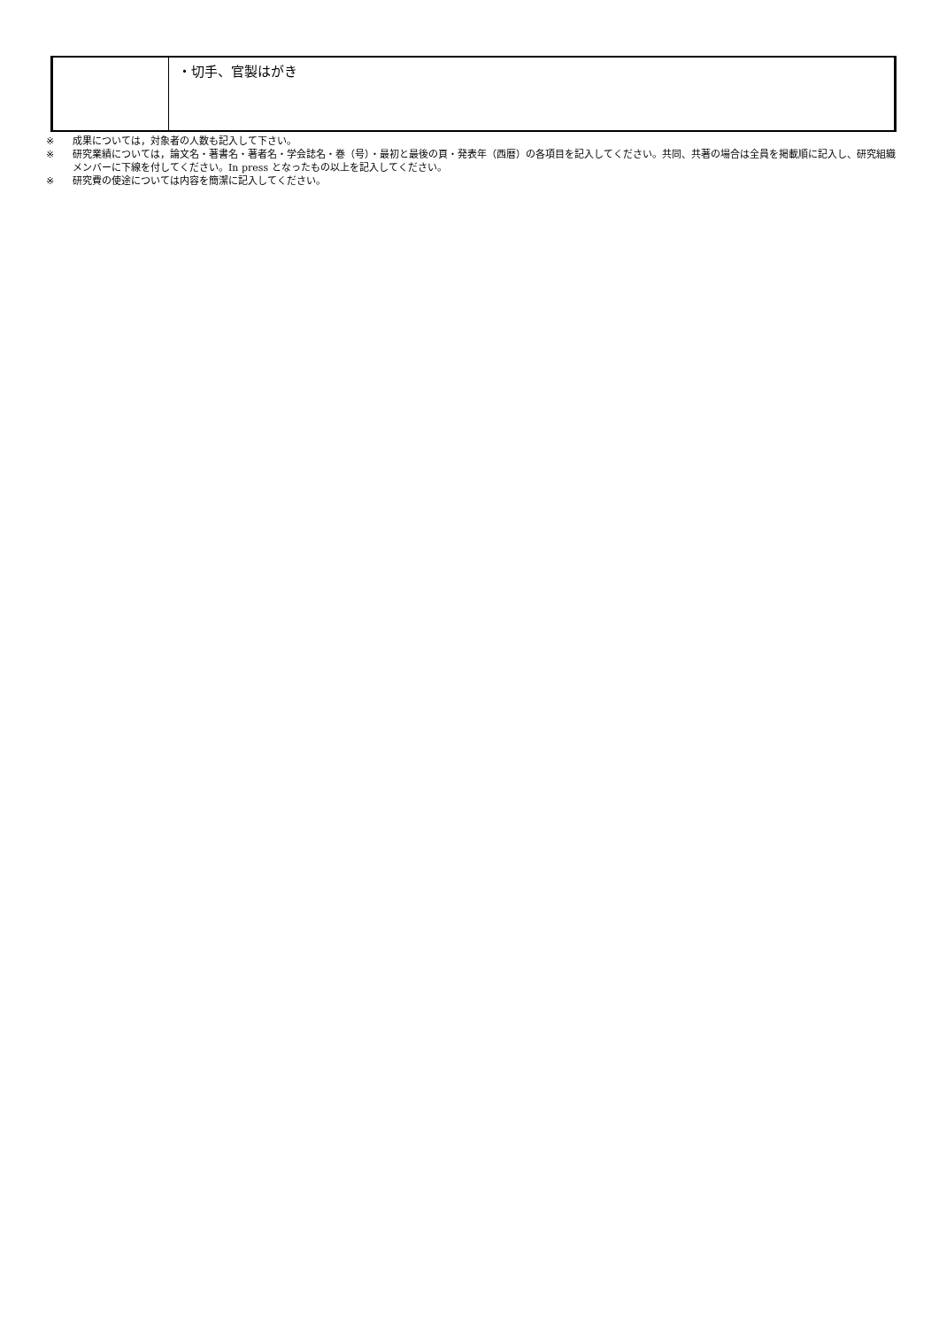| | ・切手、官製はがき |
※ 成果については，対象者の人数も記入して下さい。
※ 研究業績については，論文名・著書名・著者名・学会誌名・巻（号）・最初と最後の頁・発表年（西暦）の各項目を記入してください。共同、共著の場合は全員を掲載順に記入し、研究組織メンバーに下線を付してください。In press となったもの以上を記入してください。
※ 研究費の使途については内容を簡潔に記入してください。